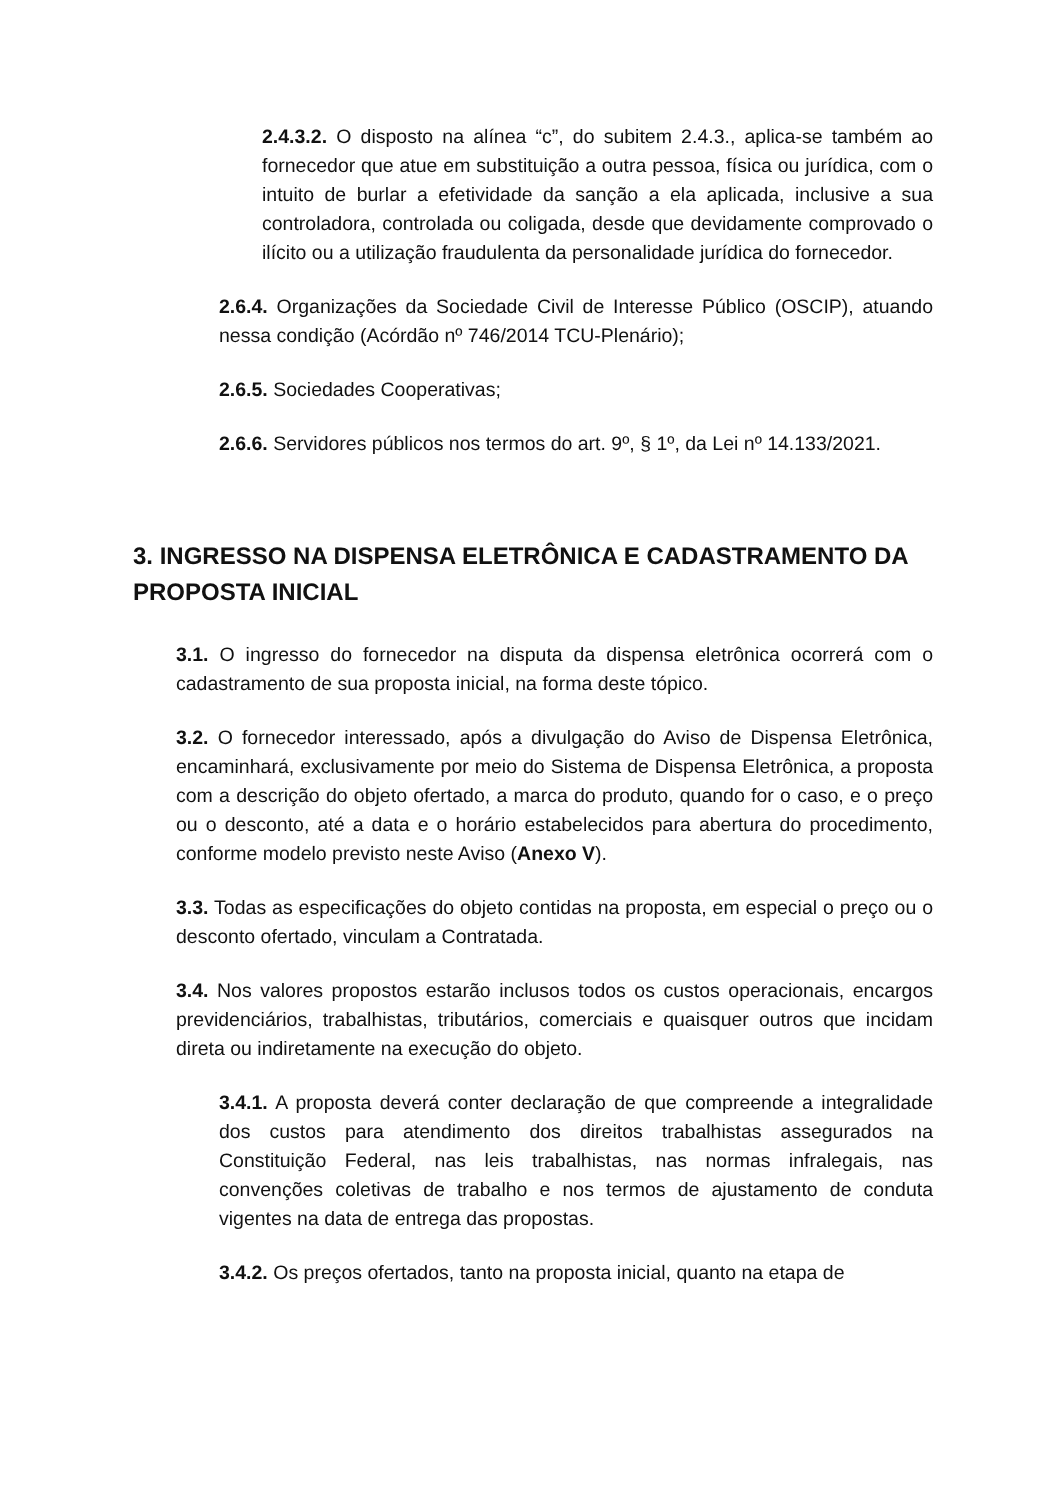2.4.3.2. O disposto na alínea “c”, do subitem 2.4.3., aplica-se também ao fornecedor que atue em substituição a outra pessoa, física ou jurídica, com o intuito de burlar a efetividade da sanção a ela aplicada, inclusive a sua controladora, controlada ou coligada, desde que devidamente comprovado o ilícito ou a utilização fraudulenta da personalidade jurídica do fornecedor.
2.6.4. Organizações da Sociedade Civil de Interesse Público (OSCIP), atuando nessa condição (Acórdão nº 746/2014 TCU-Plenário);
2.6.5. Sociedades Cooperativas;
2.6.6. Servidores públicos nos termos do art. 9º, § 1º, da Lei nº 14.133/2021.
3. INGRESSO NA DISPENSA ELETRÔNICA E CADASTRAMENTO DA PROPOSTA INICIAL
3.1. O ingresso do fornecedor na disputa da dispensa eletrônica ocorrerá com o cadastramento de sua proposta inicial, na forma deste tópico.
3.2. O fornecedor interessado, após a divulgação do Aviso de Dispensa Eletrônica, encaminhará, exclusivamente por meio do Sistema de Dispensa Eletrônica, a proposta com a descrição do objeto ofertado, a marca do produto, quando for o caso, e o preço ou o desconto, até a data e o horário estabelecidos para abertura do procedimento, conforme modelo previsto neste Aviso (Anexo V).
3.3. Todas as especificações do objeto contidas na proposta, em especial o preço ou o desconto ofertado, vinculam a Contratada.
3.4. Nos valores propostos estarão inclusos todos os custos operacionais, encargos previdenciários, trabalhistas, tributários, comerciais e quaisquer outros que incidam direta ou indiretamente na execução do objeto.
3.4.1. A proposta deverá conter declaração de que compreende a integralidade dos custos para atendimento dos direitos trabalhistas assegurados na Constituição Federal, nas leis trabalhistas, nas normas infralegais, nas convenções coletivas de trabalho e nos termos de ajustamento de conduta vigentes na data de entrega das propostas.
3.4.2. Os preços ofertados, tanto na proposta inicial, quanto na etapa de